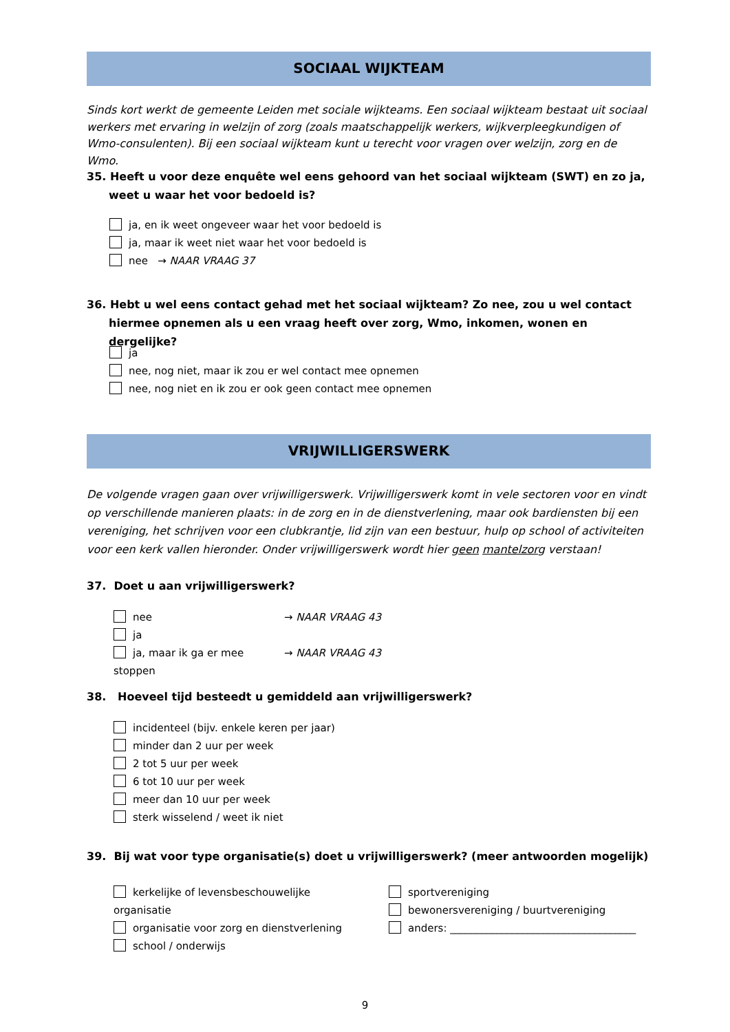SOCIAAL WIJKTEAM
Sinds kort werkt de gemeente Leiden met sociale wijkteams. Een sociaal wijkteam bestaat uit sociaal werkers met ervaring in welzijn of zorg (zoals maatschappelijk werkers, wijkverpleegkundigen of Wmo-consulenten). Bij een sociaal wijkteam kunt u terecht voor vragen over welzijn, zorg en de Wmo.
35. Heeft u voor deze enquête wel eens gehoord van het sociaal wijkteam (SWT) en zo ja, weet u waar het voor bedoeld is?
ja, en ik weet ongeveer waar het voor bedoeld is
ja, maar ik weet niet waar het voor bedoeld is
nee → NAAR VRAAG 37
36. Hebt u wel eens contact gehad met het sociaal wijkteam? Zo nee, zou u wel contact hiermee opnemen als u een vraag heeft over zorg, Wmo, inkomen, wonen en dergelijke?
ja
nee, nog niet, maar ik zou er wel contact mee opnemen
nee, nog niet en ik zou er ook geen contact mee opnemen
VRIJWILLIGERSWERK
De volgende vragen gaan over vrijwilligerswerk. Vrijwilligerswerk komt in vele sectoren voor en vindt op verschillende manieren plaats: in de zorg en in de dienstverlening, maar ook bardiensten bij een vereniging, het schrijven voor een clubkrantje, lid zijn van een bestuur, hulp op school of activiteiten voor een kerk vallen hieronder. Onder vrijwilligerswerk wordt hier geen mantelzorg verstaan!
37. Doet u aan vrijwilligerswerk?
nee → NAAR VRAAG 43
ja
ja, maar ik ga er mee stoppen → NAAR VRAAG 43
38. Hoeveel tijd besteedt u gemiddeld aan vrijwilligerswerk?
incidenteel (bijv. enkele keren per jaar)
minder dan 2 uur per week
2 tot 5 uur per week
6 tot 10 uur per week
meer dan 10 uur per week
sterk wisselend / weet ik niet
39. Bij wat voor type organisatie(s) doet u vrijwilligerswerk? (meer antwoorden mogelijk)
kerkelijke of levensbeschouwelijke organisatie
organisatie voor zorg en dienstverlening
school / onderwijs
sportvereniging
bewonersvereniging / buurtvereniging
anders: ____________________________________
9